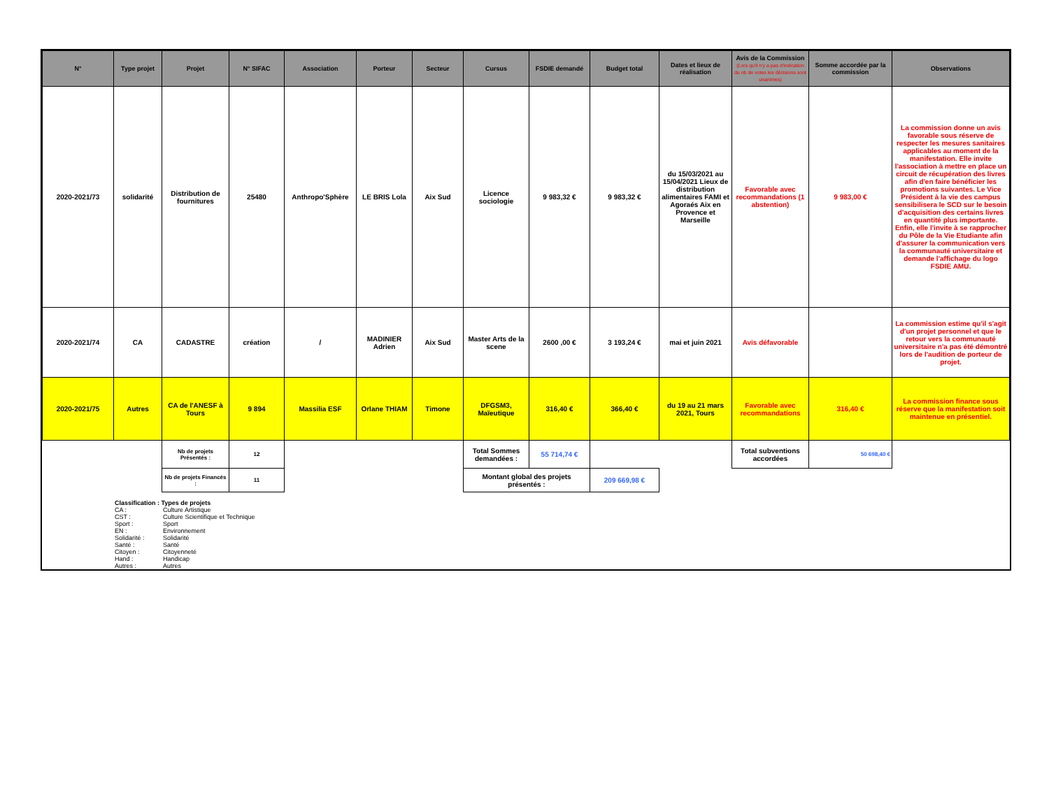| N° | Type projet | Projet | N° SIFAC | Association | Porteur | Secteur | Cursus | FSDIE demandé | Budget total | Dates et lieux de réalisation | Avis de la Commission (Lors qu'il n'y a pas d'indication du nb de votes les décisions sont unanimes) | Somme accordée par la commission | Observations |
| --- | --- | --- | --- | --- | --- | --- | --- | --- | --- | --- | --- | --- | --- |
| 2020-2021/73 | solidarité | Distribution de fournitures | 25480 | Anthropo'Sphère | LE BRIS Lola | Aix Sud | Licence sociologie | 9 983,32 € | 9 983,32 € | du 15/03/2021 au 15/04/2021 Lieux de distribution alimentaires FAMI et Agoraés Aix en Provence et Marseille | Favorable avec recommandations (1 abstention) | 9 983,00 € | La commission donne un avis favorable sous réserve de respecter les mesures sanitaires applicables au moment de la manifestation. Elle invite l'association à mettre en place un circuit de récupération des livres afin d'en faire bénéficier les promotions suivantes. Le Vice Président à la vie des campus sensibilisera le SCD sur le besoin d'acquisition des certains livres en quantité plus importante. Enfin, elle l'invite à se rapprocher du Pôle de la Vie Etudiante afin d'assurer la communication vers la communauté universitaire et demande l'affichage du logo FSDIE AMU. |
| 2020-2021/74 | CA | CADASTRE | création | / | MADINIER Adrien | Aix Sud | Master Arts de la scene | 2600 ,00 € | 3 193,24 € | mai et juin 2021 | Avis défavorable | | La commission estime qu'il s'agit d'un projet personnel et que le retour vers la communauté universitaire n'a pas été démontré lors de l'audition de porteur de projet. |
| 2020-2021/75 | Autres | CA de l'ANESF à Tours | 9 894 | Massilia ESF | Orlane THIAM | Timone | DFGSM3, Maïeutique | 316,40 € | 366,40 € | du 19 au 21 mars 2021, Tours | Favorable avec recommandations | 316,40 € | La commission finance sous réserve que la manifestation soit maintenue en présentiel. |
| | | Nb de projets Présentés : | 12 | | | | Total Sommes demandées : | 55 714,74 € | | | Total subventions accordées | 50 698,40 € | |
| | | Nb de projets Financés : | 11 | | | | Montant global des projets présentés : | | 209 669,98 € | | | | |
Classification : Types de projets
CA : Culture Artistique
CST : Culture Scientifique et Technique
Sport : Sport
EN : Environnement
Solidarité : Solidarité
Santé : Santé
Citoyen : Citoyenneté
Hand : Handicap
Autres : Autres